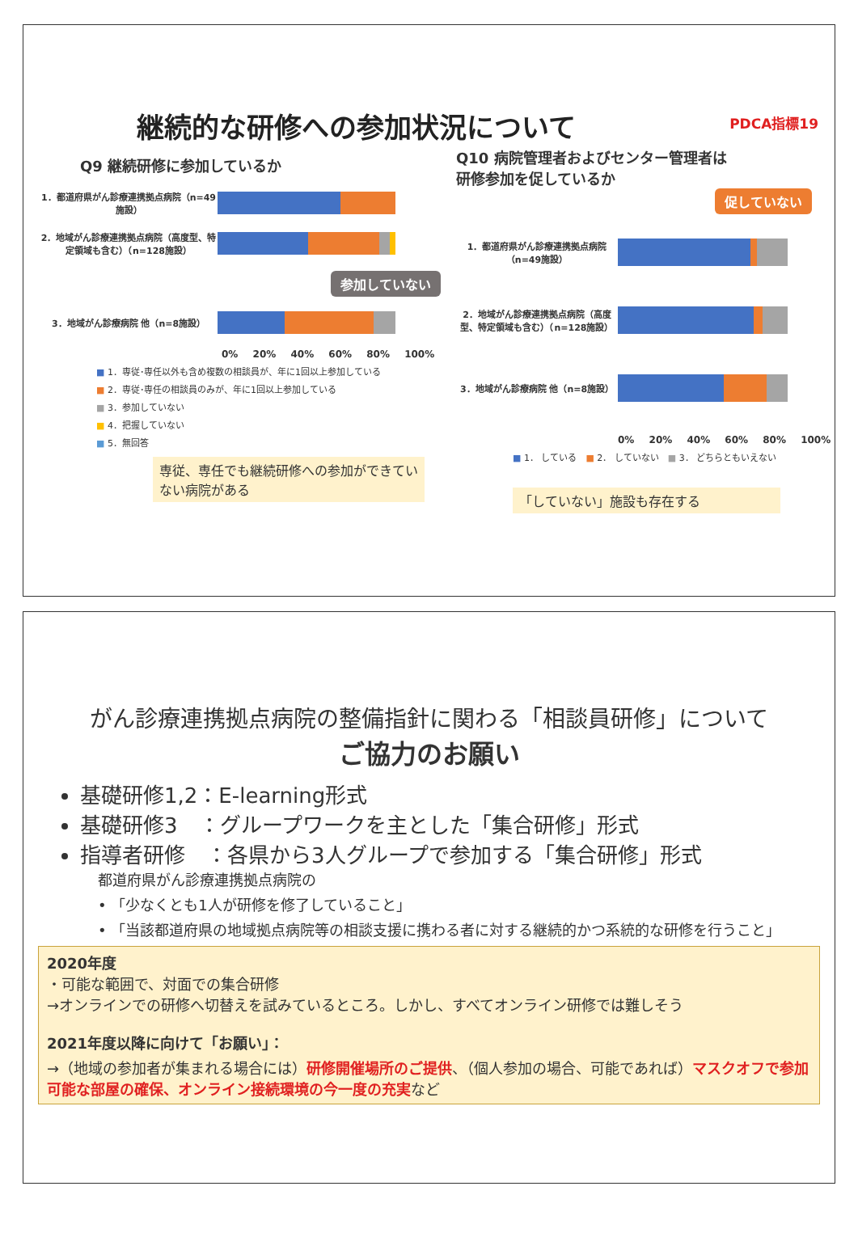継続的な研修への参加状況について PDCA指標19
Q9 継続研修に参加しているか
1．都道府県がん診療連携拠点病院（n=49施設）
2．地域がん診療連携拠点病院（高度型、特定領域も含む）（n=128施設）
参加していない
3．地域がん診療病院 他（n=8施設）
0% 20% 40% 60% 80% 100%
■ 1．専従･専任以外も含め複数の相談員が、年に1回以上参加している
■ 2．専従･専任の相談員のみが、年に1回以上参加している
■ 3．参加していない
■ 4．把握していない
■ 5．無回答
専従、専任でも継続研修への参加ができていない病院がある
Q10 病院管理者およびセンター管理者は
研修参加を促しているか
促していない
1．都道府県がん診療連携拠点病院（n=49施設）
2．地域がん診療連携拠点病院（高度型、特定領域も含む）（n=128施設）
3．地域がん診療病院 他（n=8施設）
0% 20% 40% 60% 80% 100%
■ 1． している　■ 2． していない　■ 3． どちらともいえない
「していない」施設も存在する
がん診療連携拠点病院の整備指針に関わる「相談員研修」について
ご協力のお願い
基礎研修1,2：E-learning形式
基礎研修3　：グループワークを主とした「集合研修」形式
指導者研修　：各県から3人グループで参加する「集合研修」形式
都道府県がん診療連携拠点病院の
• 「少なくとも1人が研修を修了していること」
• 「当該都道府県の地域拠点病院等の相談支援に携わる者に対する継続的かつ系統的な研修を行うこと」
2020年度
・可能な範囲で、対面での集合研修
→オンラインでの研修へ切替えを試みているところ。しかし、すべてオンライン研修では難しそう
2021年度以降に向けて「お願い」：
→（地域の参加者が集まれる場合には）研修開催場所のご提供、（個人参加の場合、可能であれば）マスクオフで参加可能な部屋の確保、オンライン接続環境の今一度の充実など